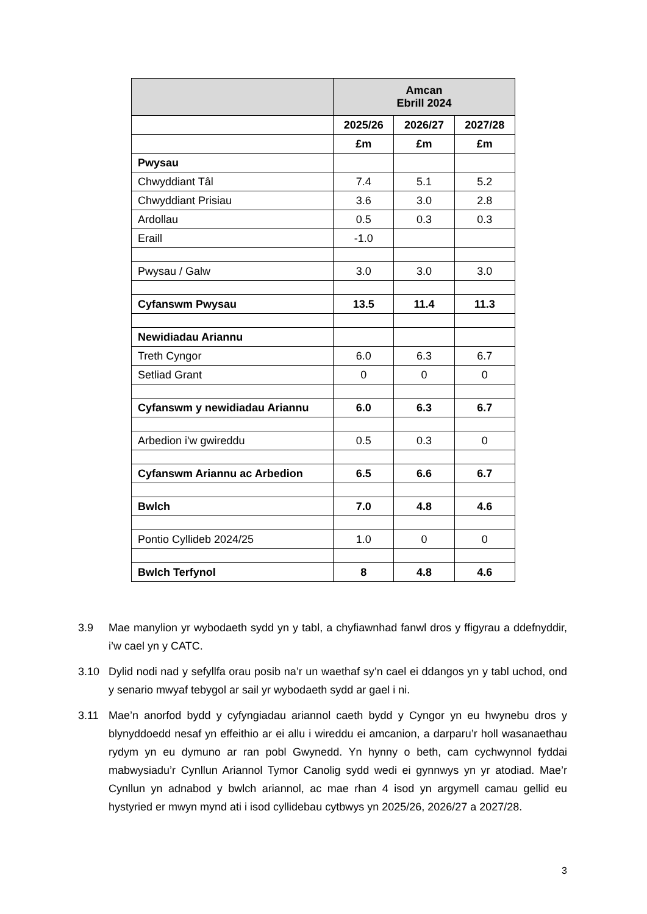| | Amcan Ebrill 2024 | | |
| --- | --- | --- | --- |
| | 2025/26 | 2026/27 | 2027/28 |
| | £m | £m | £m |
| Pwysau | | | |
| Chwyddiant Tâl | 7.4 | 5.1 | 5.2 |
| Chwyddiant Prisiau | 3.6 | 3.0 | 2.8 |
| Ardollau | 0.5 | 0.3 | 0.3 |
| Eraill | -1.0 | | |
| Pwysau / Galw | 3.0 | 3.0 | 3.0 |
| Cyfanswm Pwysau | 13.5 | 11.4 | 11.3 |
| Newidiadau Ariannu | | | |
| Treth Cyngor | 6.0 | 6.3 | 6.7 |
| Setliad Grant | 0 | 0 | 0 |
| Cyfanswm y newidiadau Ariannu | 6.0 | 6.3 | 6.7 |
| Arbedion i'w gwireddu | 0.5 | 0.3 | 0 |
| Cyfanswm Ariannu ac Arbedion | 6.5 | 6.6 | 6.7 |
| Bwlch | 7.0 | 4.8 | 4.6 |
| Pontio Cyllideb 2024/25 | 1.0 | 0 | 0 |
| Bwlch Terfynol | 8 | 4.8 | 4.6 |
3.9 Mae manylion yr wybodaeth sydd yn y tabl, a chyfiawnhad fanwl dros y ffigyrau a ddefnyddir, i’w cael yn y CATC.
3.10 Dylid nodi nad y sefyllfa orau posib na’r un waethaf sy’n cael ei ddangos yn y tabl uchod, ond y senario mwyaf tebygol ar sail yr wybodaeth sydd ar gael i ni.
3.11 Mae’n anorfod bydd y cyfyngiadau ariannol caeth bydd y Cyngor yn eu hwynebu dros y blynyddoedd nesaf yn effeithio ar ei allu i wireddu ei amcanion, a darparu’r holl wasanaethau rydym yn eu dymuno ar ran pobl Gwynedd. Yn hynny o beth, cam cychwynnol fyddai mabwysiadu’r Cynllun Ariannol Tymor Canolig sydd wedi ei gynnwys yn yr atodiad. Mae’r Cynllun yn adnabod y bwlch ariannol, ac mae rhan 4 isod yn argymell camau gellid eu hystyried er mwyn mynd ati i isod cyllidebau cytbwys yn 2025/26, 2026/27 a 2027/28.
3